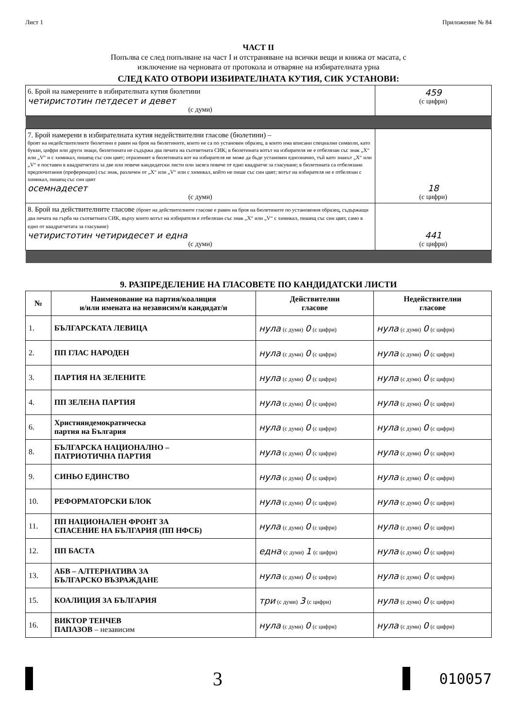Лист 1 Приложение № 84
ЧАСТ II
Попълва се след попълване на част I и отстраняване на всички вещи и книжа от масата, с
изключение на черновата от протокола и отваряне на избирателната урна
СЛЕД КАТО ОТВОРИ ИЗБИРАТЕЛНАТА КУТИЯ, СИК УСТАНОВИ:
| 6. Брой на намерените в избирателната кутия бюлетини четиристотин петдесет и девет (с думи) | 459 (с цифри) |
| 7. Брой намерени в избирателната кутия недействителни гласове (бюлетини) – броят на недействителните бюлетини е равен на броя на бюлетините, които не са по установен образец, в които има вписани специални символи, като букви, цифри или други знаци, бюлетината не съдържа два печата на съответната СИК; в бюлетината вотът на избирателя не е отбелязан със знак „X“ или „V“ и с химикал, пишещ със син цвят; отразеният в бюлетината вот на избирателя не може да бъде установен еднозначно, тъй като знакът „X“ или „V“ е поставен в квадратчетата за две или повече кандидатски листи или засяга повече от едно квадратче за гласуване; в бюлетината са отбелязани предпочитания (преференции) със знак, различен от „X“ или „V“ или с химикал, който не пише със син цвят; вотът на избирателя не е отбелязан с химикал, пишещ със син цвят осемнадесет (с думи) | 18 (с цифри) |
| 8. Брой на действителните гласове (броят на действителните гласове е равен на броя на бюлетините по установения образец, съдържащи два печата на гърба на съответната СИК, върху които вотът на избирателя е отбелязан със знак „X“ или „V“ с химикал, пишещ със син цвят, само в едно от квадратчетата за гласуване) четиристотин четиридесет и една (с думи) | 441 (с цифри) |
9. РАЗПРЕДЕЛЕНИЕ НА ГЛАСОВЕТЕ ПО КАНДИДАТСКИ ЛИСТИ
| № | Наименование на партия/коалиция и/или имената на независим/и кандидат/и | Действителни гласове | Недействителни гласове |
| --- | --- | --- | --- |
| 1. | БЪЛГАРСКАТА ЛЕВИЦА | нула (с думи) 0 (с цифри) | нула (с думи) 0 (с цифри) |
| 2. | ПП ГЛАС НАРОДЕН | нула (с думи) 0 (с цифри) | нула (с думи) 0 (с цифри) |
| 3. | ПАРТИЯ НА ЗЕЛЕНИТЕ | нула (с думи) 0 (с цифри) | нула (с думи) 0 (с цифри) |
| 4. | ПП ЗЕЛЕНА ПАРТИЯ | нула (с думи) 0 (с цифри) | нула (с думи) 0 (с цифри) |
| 6. | Християндемократическа партия на България | нула (с думи) 0 (с цифри) | нула (с думи) 0 (с цифри) |
| 8. | БЪЛГАРСКА НАЦИОНАЛНО – ПАТРИОТИЧНА ПАРТИЯ | нула (с думи) 0 (с цифри) | нула (с думи) 0 (с цифри) |
| 9. | СИНЬО ЕДИНСТВО | нула (с думи) 0 (с цифри) | нула (с думи) 0 (с цифри) |
| 10. | РЕФОРМАТОРСКИ БЛОК | нула (с думи) 0 (с цифри) | нула (с думи) 0 (с цифри) |
| 11. | ПП НАЦИОНАЛЕН ФРОНТ ЗА СПАСЕНИЕ НА БЪЛГАРИЯ (ПП НФСБ) | нула (с думи) 0 (с цифри) | нула (с думи) 0 (с цифри) |
| 12. | ПП БАСТА | една (с думи) 1 (с цифри) | нула (с думи) 0 (с цифри) |
| 13. | АБВ – АЛТЕРНАТИВА ЗА БЪЛГАРСКО ВЪЗРАЖДАНЕ | нула (с думи) 0 (с цифри) | нула (с думи) 0 (с цифри) |
| 15. | КОАЛИЦИЯ ЗА БЪЛГАРИЯ | три (с думи) 3 (с цифри) | нула (с думи) 0 (с цифри) |
| 16. | ВИКТОР ТЕНЧЕВ ПАПАЗОВ – независим | нула (с думи) 0 (с цифри) | нула (с думи) 0 (с цифри) |
3
010057